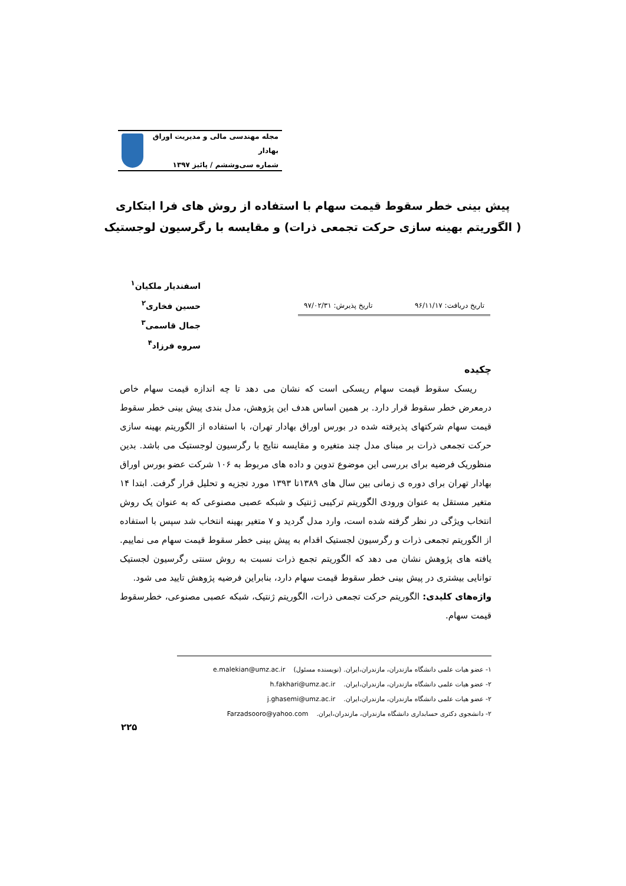مجله مهندسی مالی و مدیریت اوراق بهادار
شماره سی‌وششم / پائیز ۱۳۹۷
پیش بینی خطر سقوط قیمت سهام با استفاده از روش های فرا ابتکاری
( الگوریتم بهینه سازی حرکت تجمعی ذرات) و مقایسه با رگرسیون لوجستیک
اسفندیار ملکیان<sup>۱</sup>
حسین فخاری<sup>۲</sup>
جمال قاسمی<sup>۳</sup>
سروه فرزاد<sup>۴</sup>
تاریخ دریافت: ۹۶/۱۱/۱۷ تاریخ پذیرش: ۹۷/۰۲/۳۱
چکیده
ریسک سقوط قیمت سهام ریسکی است که نشان می دهد تا چه اندازه قیمت سهام خاص درمعرض خطر سقوط قرار دارد. بر همین اساس هدف این پژوهش، مدل بندی پیش بینی خطر سقوط قیمت سهام شرکتهای پذیرفته شده در بورس اوراق بهادار تهران، با استفاده از الگوریتم بهینه سازی حرکت تجمعی ذرات بر مبنای مدل چند متغیره و مقایسه نتایج با رگرسیون لوجستیک می باشد. بدین منظوریک فرضیه برای بررسی این موضوع تدوین و داده های مربوط به ۱۰۶ شرکت عضو بورس اوراق بهادار تهران برای دوره ی زمانی بین سال های ۱۳۸۹تا ۱۳۹۳ مورد تجزیه و تحلیل قرار گرفت. ابتدا ۱۴ متغیر مستقل به عنوان ورودی الگوریتم ترکیبی ژنتیک و شبکه عصبی مصنوعی که به عنوان یک روش انتخاب ویژگی در نظر گرفته شده است، وارد مدل گردید و ۷ متغیر بهینه انتخاب شد سپس با استفاده از الگوریتم تجمعی ذرات و رگرسیون لجستیک اقدام به پیش بینی خطر سقوط قیمت سهام می نماییم. یافته های پژوهش نشان می دهد که الگوریتم تجمع ذرات نسبت به روش سنتی رگرسیون لجستیک توانایی بیشتری در پیش بینی خطر سقوط قیمت سهام دارد، بنابراین فرضیه پژوهش تایید می شود.
واژه‌های کلیدی: الگوریتم حرکت تجمعی ذرات، الگوریتم ژنتیک، شبکه عصبی مصنوعی، خطرسقوط قیمت سهام.
۱- عضو هیات علمی دانشگاه مازندران، مازندران،ایران. (نویسنده مسئول) e.malekian@umz.ac.ir
۲- عضو هیات علمی دانشگاه مازندران، مازندران،ایران. h.fakhari@umz.ac.ir
۲- عضو هیات علمی دانشگاه مازندران، مازندران،ایران. j.ghasemi@umz.ac.ir
۲- دانشجوی دکتری حسابداری دانشگاه مازندران، مازندران،ایران. Farzadsooro@yahoo.com
۲۲۵